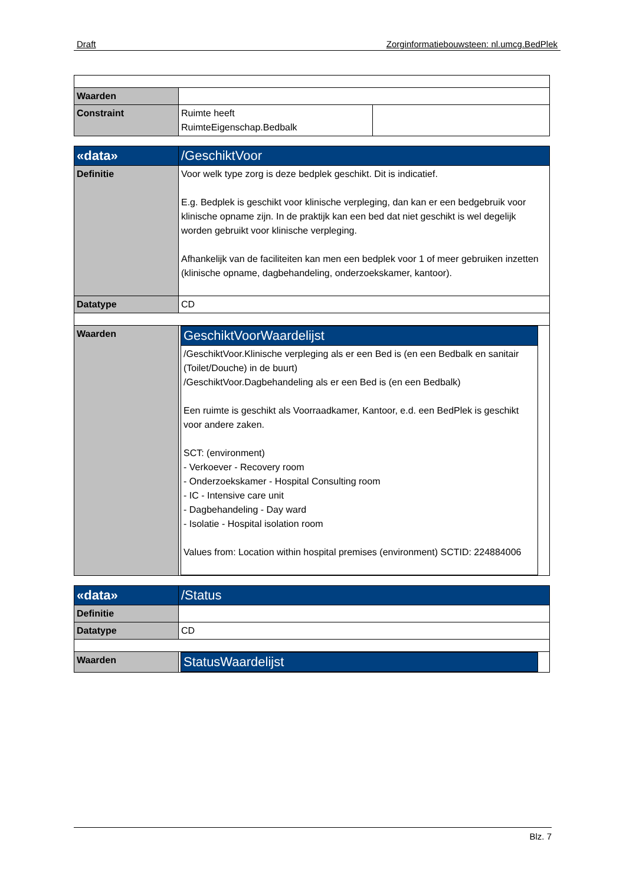Draft Zorginformatiebouwsteen: nl.umcg.BedPlek
| Waarden | | |
| Constraint | Ruimte heeft RuimteEigenschap.Bedbalk | |
| «data» | /GeschiktVoor |
| Definitie | Voor welk type zorg is deze bedplek geschikt. Dit is indicatief. E.g. Bedplek is geschikt voor klinische verpleging, dan kan er een bedgebruik voor klinische opname zijn. In de praktijk kan een bed dat niet geschikt is wel degelijk worden gebruikt voor klinische verpleging. Afhankelijk van de faciliteiten kan men een bedplek voor 1 of meer gebruiken inzetten (klinische opname, dagbehandeling, onderzoekskamer, kantoor). |
| Datatype | CD |
| Waarden | / GeschiktVoorWaardelijst / / /GeschiktVoor.Klinische verpleging als er een Bed is (en een Bedbalk en sanitair (Toilet/Douche) in de buurt) /GeschiktVoor.Dagbehandeling als er een Bed is (en een Bedbalk) Een ruimte is geschikt als Voorraadkamer, Kantoor, e.d. een BedPlek is geschikt voor andere zaken. SCT: (environment) - Verkoever - Recovery room - Onderzoekskamer - Hospital Consulting room - IC - Intensive care unit - Dagbehandeling - Day ward - Isolatie - Hospital isolation room Values from: Location within hospital premises (environment) SCTID: 224884006 / |
| «data» | /Status |
| Definitie | |
| Datatype | CD |
| Waarden | / StatusWaardelijst / |
Blz. 7